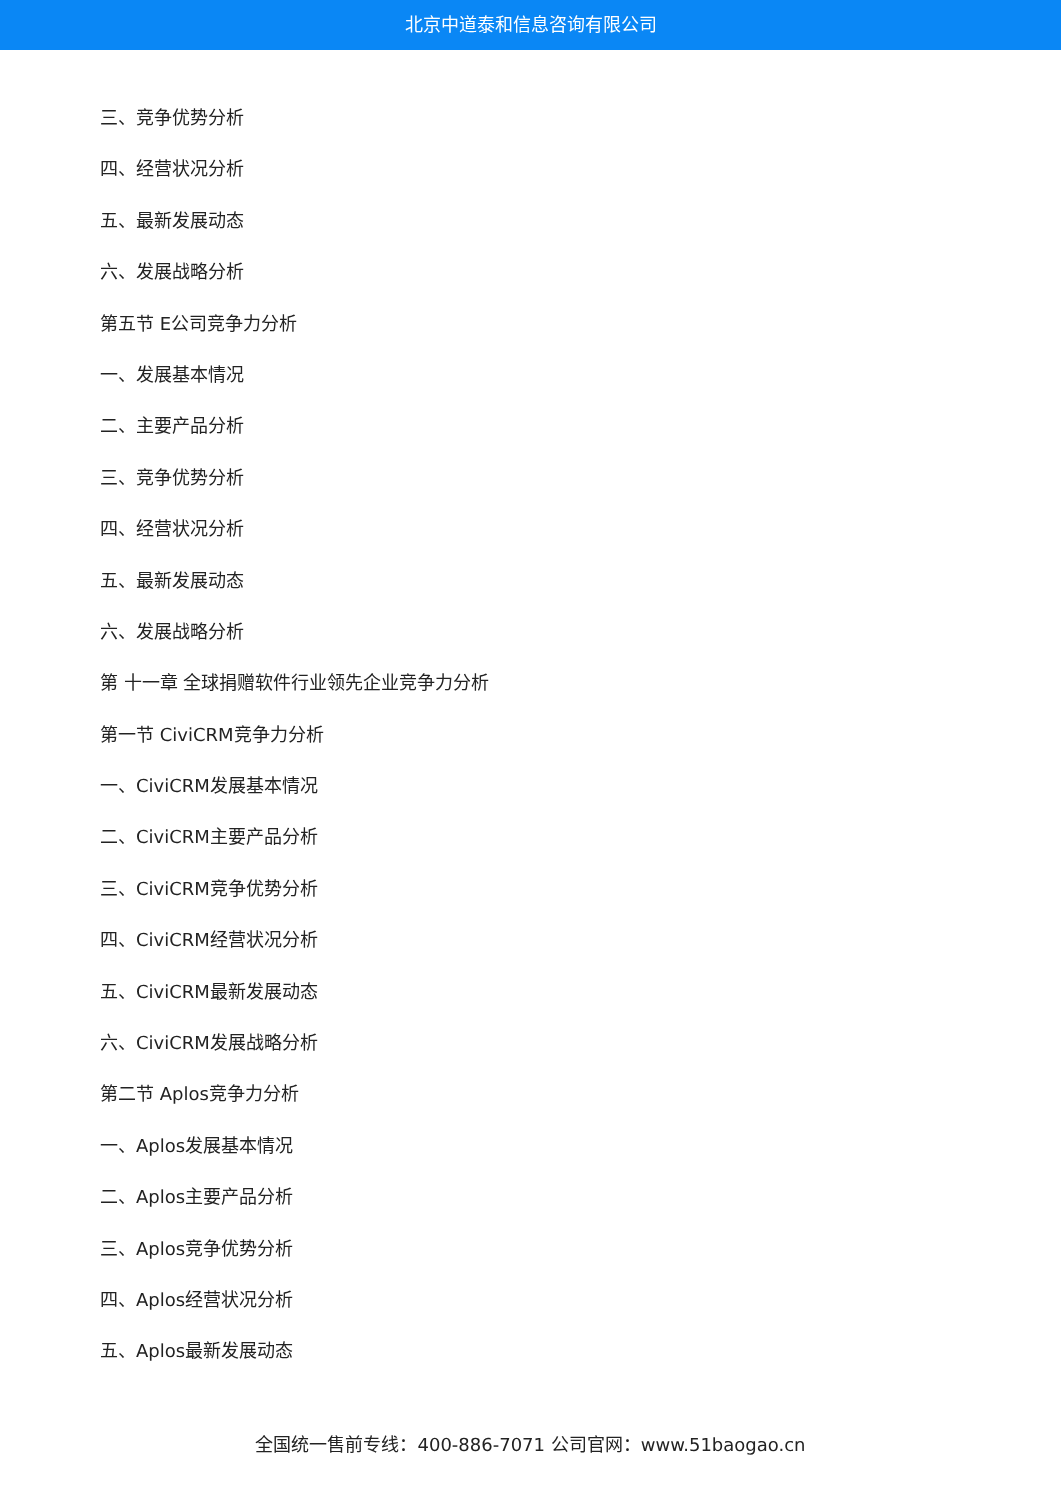北京中道泰和信息咨询有限公司
三、竞争优势分析
四、经营状况分析
五、最新发展动态
六、发展战略分析
第五节 E公司竞争力分析
一、发展基本情况
二、主要产品分析
三、竞争优势分析
四、经营状况分析
五、最新发展动态
六、发展战略分析
第 十一章 全球捐赠软件行业领先企业竞争力分析
第一节 CiviCRM竞争力分析
一、CiviCRM发展基本情况
二、CiviCRM主要产品分析
三、CiviCRM竞争优势分析
四、CiviCRM经营状况分析
五、CiviCRM最新发展动态
六、CiviCRM发展战略分析
第二节 Aplos竞争力分析
一、Aplos发展基本情况
二、Aplos主要产品分析
三、Aplos竞争优势分析
四、Aplos经营状况分析
五、Aplos最新发展动态
全国统一售前专线：400-886-7071 公司官网：www.51baogao.cn